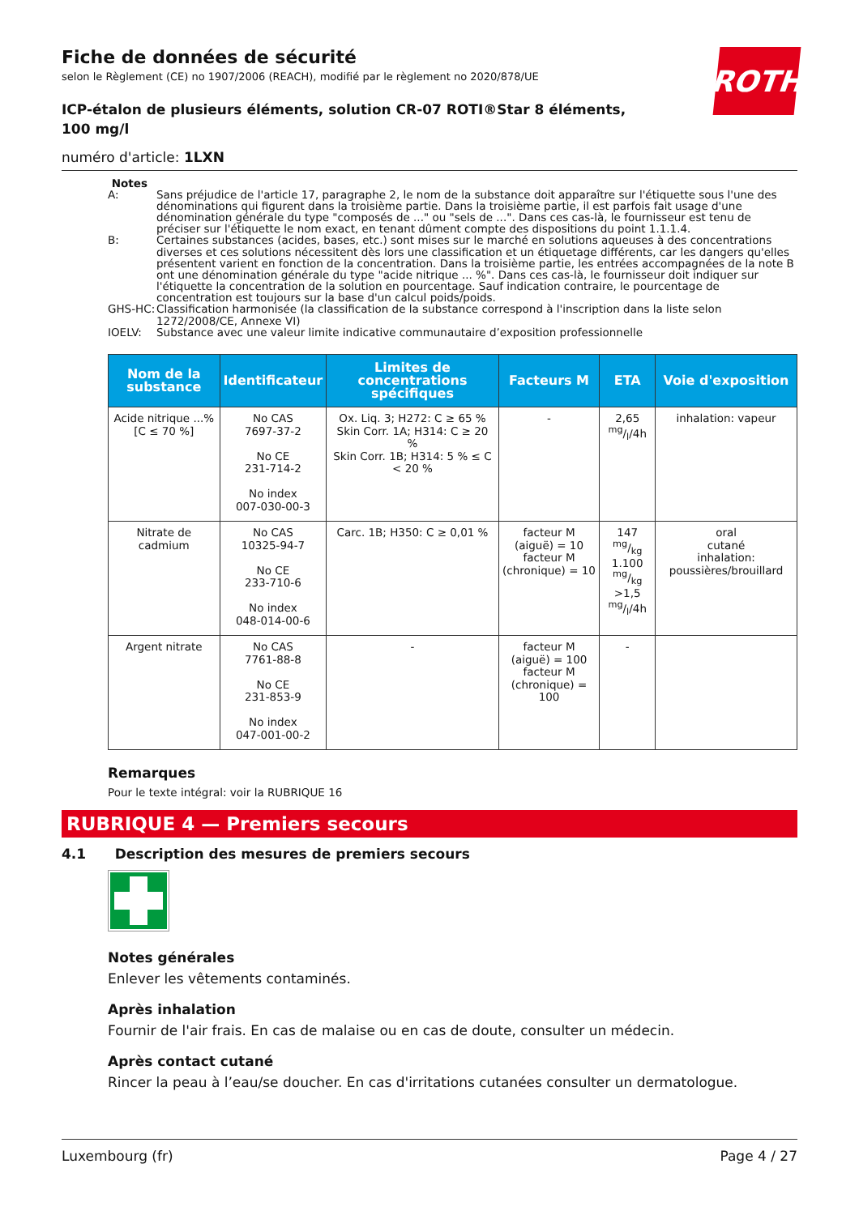ROTH
Fiche de données de sécurité
selon le Règlement (CE) no 1907/2006 (REACH), modifié par le règlement no 2020/878/UE
ICP-étalon de plusieurs éléments, solution CR-07 ROTI®Star 8 éléments, 100 mg/l
numéro d'article: 1LXN
Notes
| A: | Sans préjudice de l'article 17, paragraphe 2, le nom de la substance doit apparaître sur l'étiquette sous l'une des dénominations qui figurent dans la troisième partie. Dans la troisième partie, il est parfois fait usage d'une dénomination générale du type "composés de ..." ou "sels de ...". Dans ces cas-là, le fournisseur est tenu de préciser sur l'étiquette le nom exact, en tenant dûment compte des dispositions du point 1.1.1.4. |
| B: | Certaines substances (acides, bases, etc.) sont mises sur le marché en solutions aqueuses à des concentrations diverses et ces solutions nécessitent dès lors une classification et un étiquetage différents, car les dangers qu'elles présentent varient en fonction de la concentration. Dans la troisième partie, les entrées accompagnées de la note B ont une dénomination générale du type "acide nitrique ... %". Dans ces cas-là, le fournisseur doit indiquer sur l'étiquette la concentration de la solution en pourcentage. Sauf indication contraire, le pourcentage de concentration est toujours sur la base d'un calcul poids/poids. |
| GHS-HC: | Classification harmonisée (la classification de la substance correspond à l'inscription dans la liste selon 1272/2008/CE, Annexe VI) |
| IOELV: | Substance avec une valeur limite indicative communautaire d’exposition professionnelle |
| Nom de la substance | Identificateur | Limites de concentrations spécifiques | Facteurs M | ETA | Voie d'exposition |
| --- | --- | --- | --- | --- | --- |
| Acide nitrique ...% [C ≤ 70 %] | No CAS 7697-37-2 No CE 231-714-2 No index 007-030-00-3 | Ox. Liq. 3; H272: C ≥ 65 % Skin Corr. 1A; H314: C ≥ 20 % Skin Corr. 1B; H314: 5 % ≤ C < 20 % | - | 2,65 mg/l/4h | inhalation: vapeur |
| Nitrate de cadmium | No CAS 10325-94-7 No CE 233-710-6 No index 048-014-00-6 | Carc. 1B; H350: C ≥ 0,01 % | facteur M (aiguë) = 10 facteur M (chronique) = 10 | 147 mg/kg 1.100 mg/kg >1,5 mg/l/4h | oral cutané inhalation: poussières/brouillard |
| Argent nitrate | No CAS 7761-88-8 No CE 231-853-9 No index 047-001-00-2 | - | facteur M (aiguë) = 100 facteur M (chronique) = 100 | - | |
Remarques
Pour le texte intégral: voir la RUBRIQUE 16
RUBRIQUE 4 — Premiers secours
4.1 Description des mesures de premiers secours
Notes générales
Enlever les vêtements contaminés.
Après inhalation
Fournir de l'air frais. En cas de malaise ou en cas de doute, consulter un médecin.
Après contact cutané
Rincer la peau à l’eau/se doucher. En cas d'irritations cutanées consulter un dermatologue.
Luxembourg (fr) Page 4 / 27